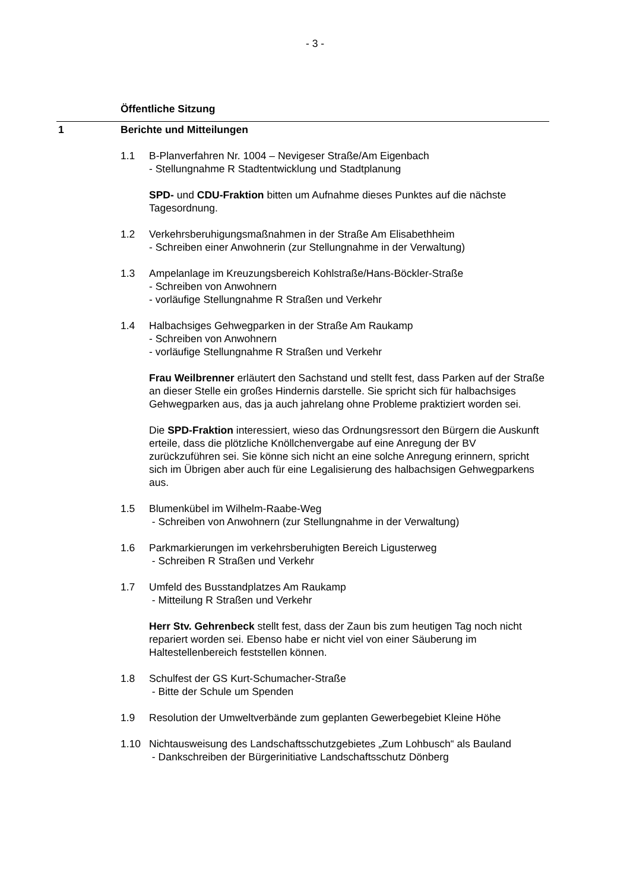- 3 -
Öffentliche Sitzung
1 Berichte und Mitteilungen
1.1 B-Planverfahren Nr. 1004 – Nevigeser Straße/Am Eigenbach
- Stellungnahme R Stadtentwicklung und Stadtplanung
SPD- und CDU-Fraktion bitten um Aufnahme dieses Punktes auf die nächste Tagesordnung.
1.2 Verkehrsberuhigungsmaßnahmen in der Straße Am Elisabethheim
- Schreiben einer Anwohnerin (zur Stellungnahme in der Verwaltung)
1.3 Ampelanlage im Kreuzungsbereich Kohlstraße/Hans-Böckler-Straße
- Schreiben von Anwohnern
- vorläufige Stellungnahme R Straßen und Verkehr
1.4 Halbachsiges Gehwegparken in der Straße Am Raukamp
- Schreiben von Anwohnern
- vorläufige Stellungnahme R Straßen und Verkehr
Frau Weilbrenner erläutert den Sachstand und stellt fest, dass Parken auf der Straße an dieser Stelle ein großes Hindernis darstelle. Sie spricht sich für halbachsiges Gehwegparken aus, das ja auch jahrelang ohne Probleme praktiziert worden sei.
Die SPD-Fraktion interessiert, wieso das Ordnungsressort den Bürgern die Auskunft erteile, dass die plötzliche Knöllchenvergabe auf eine Anregung der BV zurückzuführen sei. Sie könne sich nicht an eine solche Anregung erinnern, spricht sich im Übrigen aber auch für eine Legalisierung des halbachsigen Gehwegparkens aus.
1.5 Blumenkübel im Wilhelm-Raabe-Weg
- Schreiben von Anwohnern (zur Stellungnahme in der Verwaltung)
1.6 Parkmarkierungen im verkehrsberuhigten Bereich Ligusterweg
- Schreiben R Straßen und Verkehr
1.7 Umfeld des Busstandplatzes Am Raukamp
- Mitteilung R Straßen und Verkehr
Herr Stv. Gehrenbeck stellt fest, dass der Zaun bis zum heutigen Tag noch nicht repariert worden sei. Ebenso habe er nicht viel von einer Säuberung im Haltestellenbereich feststellen können.
1.8 Schulfest der GS Kurt-Schumacher-Straße
- Bitte der Schule um Spenden
1.9 Resolution der Umweltverbände zum geplanten Gewerbegebiet Kleine Höhe
1.10 Nichtausweisung des Landschaftsschutzgebietes „Zum Lohbusch“ als Bauland
- Dankschreiben der Bürgerinitiative Landschaftsschutz Dönberg